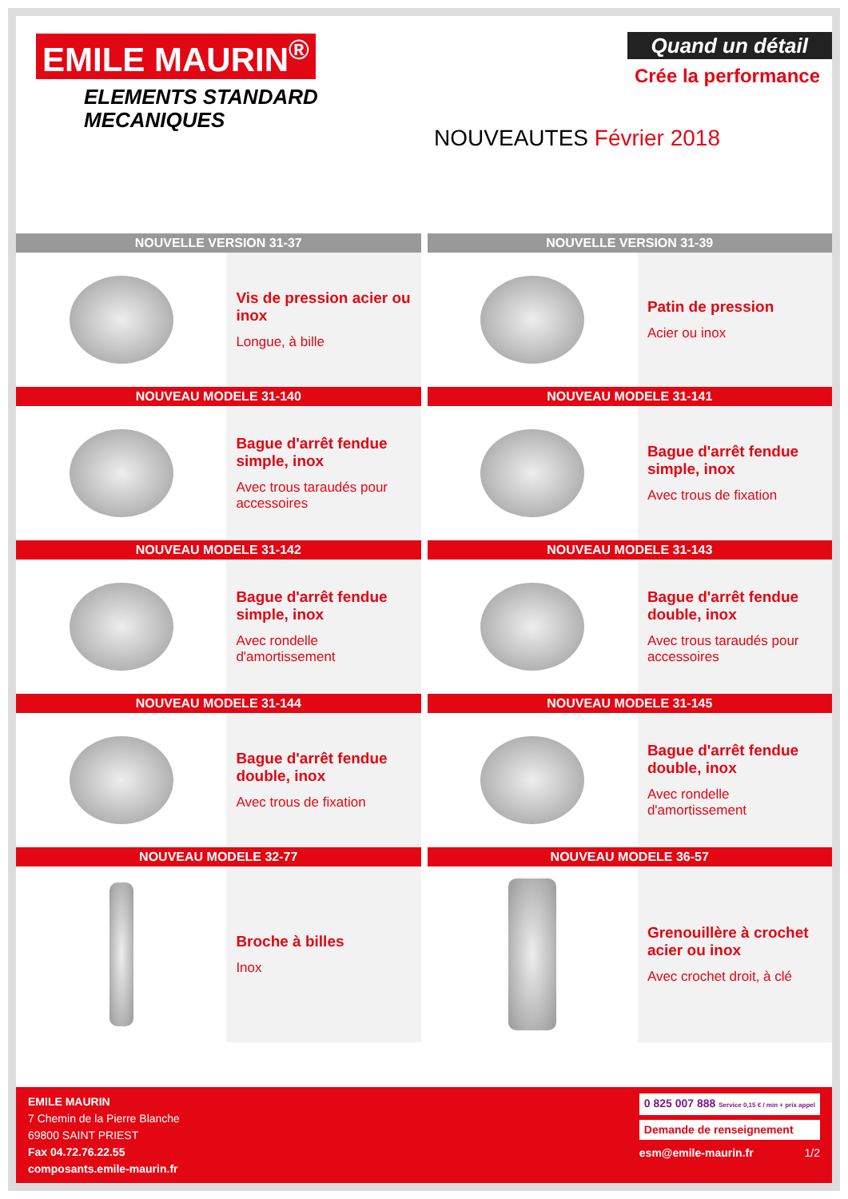EMILE MAURIN<sup>®</sup>
ELEMENTS STANDARD
MECANIQUES
Quand un détail
Crée la performance
NOUVEAUTES Février 2018
NOUVELLE VERSION 31-37
Vis de pression acier ou inox
Longue, à bille
NOUVELLE VERSION 31-39
Patin de pression
Acier ou inox
NOUVEAU MODELE 31-140
Bague d'arrêt fendue simple, inox
Avec trous taraudés pour accessoires
NOUVEAU MODELE 31-141
Bague d'arrêt fendue simple, inox
Avec trous de fixation
NOUVEAU MODELE 31-142
Bague d'arrêt fendue simple, inox
Avec rondelle d'amortissement
NOUVEAU MODELE 31-143
Bague d'arrêt fendue double, inox
Avec trous taraudés pour accessoires
NOUVEAU MODELE 31-144
Bague d'arrêt fendue double, inox
Avec trous de fixation
NOUVEAU MODELE 31-145
Bague d'arrêt fendue double, inox
Avec rondelle d'amortissement
NOUVEAU MODELE 32-77
Broche à billes
Inox
NOUVEAU MODELE 36-57
Grenouillère à crochet acier ou inox
Avec crochet droit, à clé
EMILE MAURIN
7 Chemin de la Pierre Blanche
69800 SAINT PRIEST
Fax 04.72.76.22.55
composants.emile-maurin.fr
0 825 007 888 Service 0,15 € / min + prix appel
Demande de renseignement
esm@emile-maurin.fr 1/2